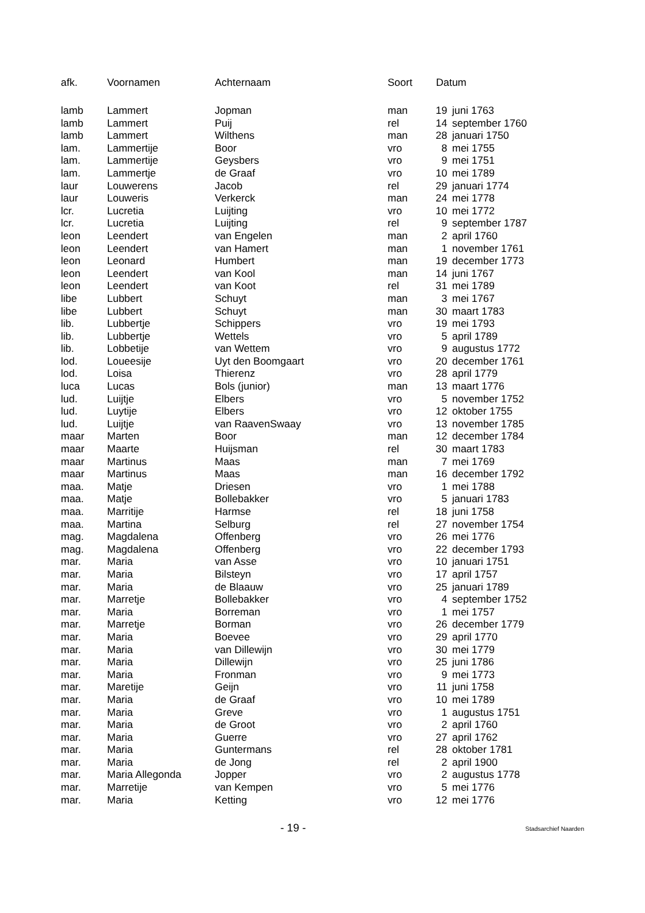| afk. | Voornamen | Achternaam | Soort | Datum | |
| --- | --- | --- | --- | --- | --- |
| lamb | Lammert | Jopman | man | 19 | juni 1763 |
| lamb | Lammert | Puij | rel | 14 | september 1760 |
| lamb | Lammert | Wilthens | man | 28 | januari 1750 |
| lam. | Lammertije | Boor | vro | 8 | mei 1755 |
| lam. | Lammertije | Geysbers | vro | 9 | mei 1751 |
| lam. | Lammertje | de Graaf | vro | 10 | mei 1789 |
| laur | Louwerens | Jacob | rel | 29 | januari 1774 |
| laur | Louweris | Verkerck | man | 24 | mei 1778 |
| lcr. | Lucretia | Luijting | vro | 10 | mei 1772 |
| lcr. | Lucretia | Luijting | rel | 9 | september 1787 |
| leon | Leendert | van Engelen | man | 2 | april 1760 |
| leon | Leendert | van Hamert | man | 1 | november 1761 |
| leon | Leonard | Humbert | man | 19 | december 1773 |
| leon | Leendert | van Kool | man | 14 | juni 1767 |
| leon | Leendert | van Koot | rel | 31 | mei 1789 |
| libe | Lubbert | Schuyt | man | 3 | mei 1767 |
| libe | Lubbert | Schuyt | man | 30 | maart 1783 |
| lib. | Lubbertje | Schippers | vro | 19 | mei 1793 |
| lib. | Lubbertje | Wettels | vro | 5 | april 1789 |
| lib. | Lobbetije | van Wettem | vro | 9 | augustus 1772 |
| lod. | Loueesije | Uyt den Boomgaart | vro | 20 | december 1761 |
| lod. | Loisa | Thierenz | vro | 28 | april 1779 |
| luca | Lucas | Bols (junior) | man | 13 | maart 1776 |
| lud. | Luijtje | Elbers | vro | 5 | november 1752 |
| lud. | Luytije | Elbers | vro | 12 | oktober 1755 |
| lud. | Luijtje | van RaavenSwaay | vro | 13 | november 1785 |
| maar | Marten | Boor | man | 12 | december 1784 |
| maar | Maarte | Huijsman | rel | 30 | maart 1783 |
| maar | Martinus | Maas | man | 7 | mei 1769 |
| maar | Martinus | Maas | man | 16 | december 1792 |
| maa. | Matje | Driesen | vro | 1 | mei 1788 |
| maa. | Matje | Bollebakker | vro | 5 | januari 1783 |
| maa. | Marritije | Harmse | rel | 18 | juni 1758 |
| maa. | Martina | Selburg | rel | 27 | november 1754 |
| mag. | Magdalena | Offenberg | vro | 26 | mei 1776 |
| mag. | Magdalena | Offenberg | vro | 22 | december 1793 |
| mar. | Maria | van Asse | vro | 10 | januari 1751 |
| mar. | Maria | Bilsteyn | vro | 17 | april 1757 |
| mar. | Maria | de Blaauw | vro | 25 | januari 1789 |
| mar. | Marretje | Bollebakker | vro | 4 | september 1752 |
| mar. | Maria | Borreman | vro | 1 | mei 1757 |
| mar. | Marretje | Borman | vro | 26 | december 1779 |
| mar. | Maria | Boevee | vro | 29 | april 1770 |
| mar. | Maria | van Dillewijn | vro | 30 | mei 1779 |
| mar. | Maria | Dillewijn | vro | 25 | juni 1786 |
| mar. | Maria | Fronman | vro | 9 | mei 1773 |
| mar. | Maretije | Geijn | vro | 11 | juni 1758 |
| mar. | Maria | de Graaf | vro | 10 | mei 1789 |
| mar. | Maria | Greve | vro | 1 | augustus 1751 |
| mar. | Maria | de Groot | vro | 2 | april 1760 |
| mar. | Maria | Guerre | vro | 27 | april 1762 |
| mar. | Maria | Guntermans | rel | 28 | oktober 1781 |
| mar. | Maria | de Jong | rel | 2 | april 1900 |
| mar. | Maria Allegonda | Jopper | vro | 2 | augustus 1778 |
| mar. | Marretije | van Kempen | vro | 5 | mei 1776 |
| mar. | Maria | Ketting | vro | 12 | mei 1776 |
- 19 -
Stadsarchief Naarden